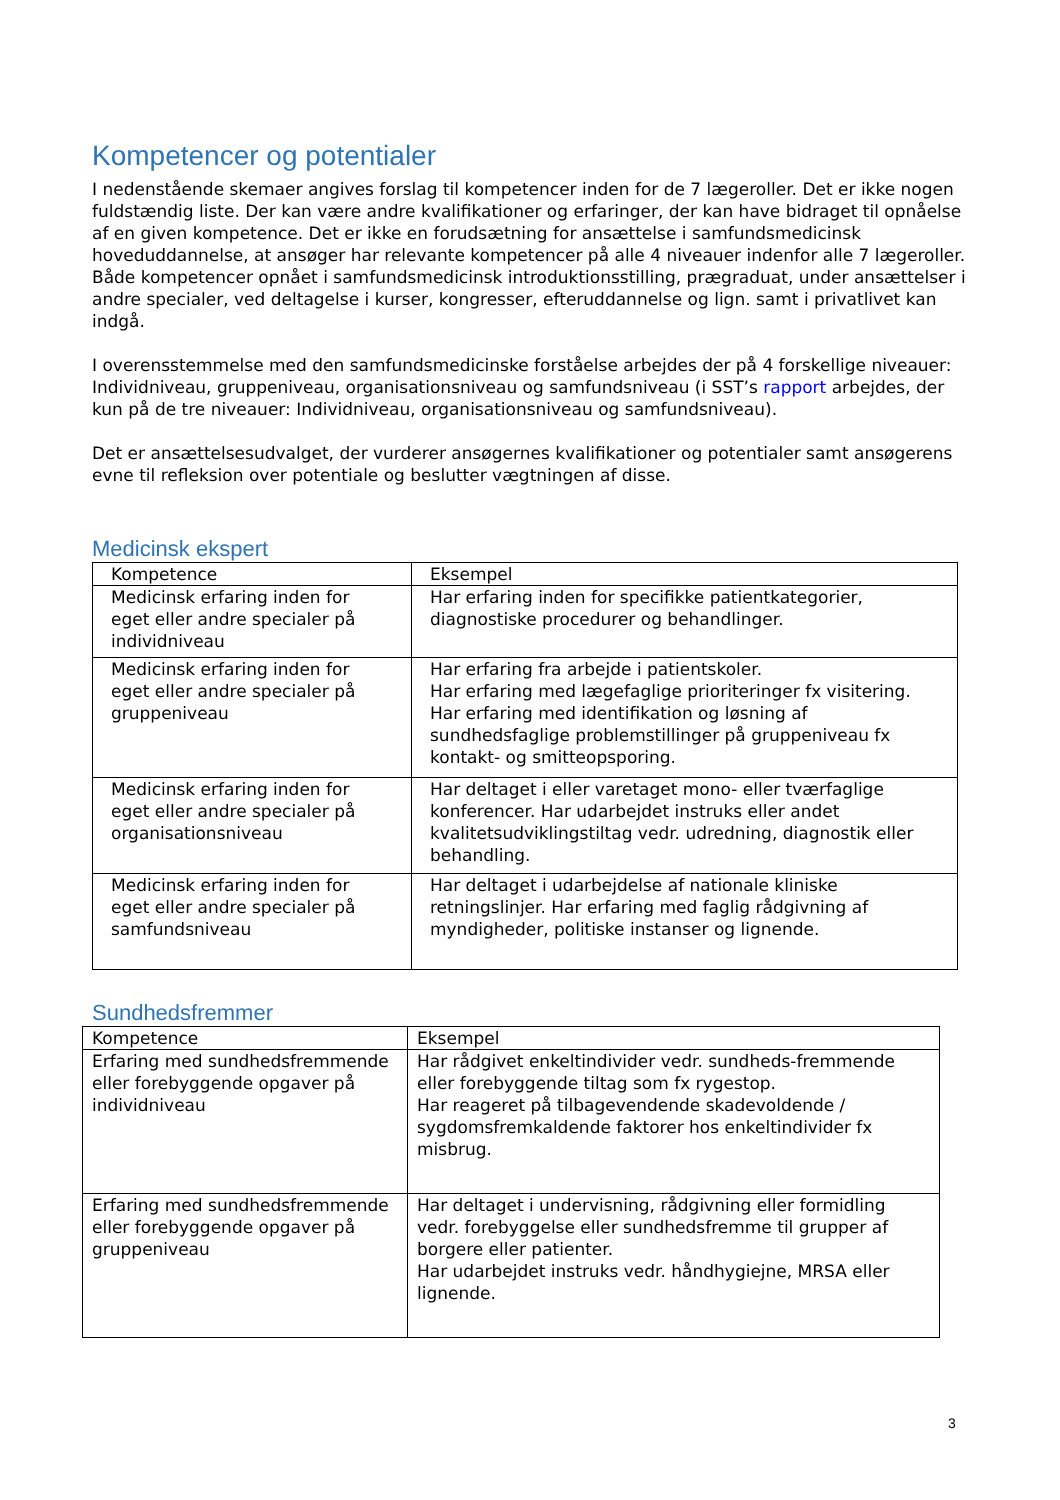Kompetencer og potentialer
I nedenstående skemaer angives forslag til kompetencer inden for de 7 lægeroller. Det er ikke nogen fuldstændig liste. Der kan være andre kvalifikationer og erfaringer, der kan have bidraget til opnåelse af en given kompetence. Det er ikke en forudsætning for ansættelse i samfundsmedicinsk hoveduddannelse, at ansøger har relevante kompetencer på alle 4 niveauer indenfor alle 7 lægeroller. Både kompetencer opnået i samfundsmedicinsk introduktionsstilling, prægraduat, under ansættelser i andre specialer, ved deltagelse i kurser, kongresser, efteruddannelse og lign. samt i privatlivet kan indgå.
I overensstemmelse med den samfundsmedicinske forståelse arbejdes der på 4 forskellige niveauer: Individniveau, gruppeniveau, organisationsniveau og samfundsniveau (i SST’s rapport arbejdes, der kun på de tre niveauer: Individniveau, organisationsniveau og samfundsniveau).
Det er ansættelsesudvalget, der vurderer ansøgernes kvalifikationer og potentialer samt ansøgerens evne til refleksion over potentiale og beslutter vægtningen af disse.
Medicinsk ekspert
| Kompetence | Eksempel |
| --- | --- |
| Medicinsk erfaring inden for eget eller andre specialer på individniveau | Har erfaring inden for specifikke patientkategorier, diagnostiske procedurer og behandlinger. |
| Medicinsk erfaring inden for eget eller andre specialer på gruppeniveau | Har erfaring fra arbejde i patientskoler. Har erfaring med lægefaglige prioriteringer fx visitering. Har erfaring med identifikation og løsning af sundhedsfaglige problemstillinger på gruppeniveau fx kontakt- og smitteopsporing. |
| Medicinsk erfaring inden for eget eller andre specialer på organisationsniveau | Har deltaget i eller varetaget mono- eller tværfaglige konferencer. Har udarbejdet instruks eller andet kvalitetsudviklingstiltag vedr. udredning, diagnostik eller behandling. |
| Medicinsk erfaring inden for eget eller andre specialer på samfundsniveau | Har deltaget i udarbejdelse af nationale kliniske retningslinjer. Har erfaring med faglig rådgivning af myndigheder, politiske instanser og lignende. |
Sundhedsfremmer
| Kompetence | Eksempel |
| --- | --- |
| Erfaring med sundhedsfremmende eller forebyggende opgaver på individniveau | Har rådgivet enkeltindivider vedr. sundheds-fremmende eller forebyggende tiltag som fx rygestop. Har reageret på tilbagevendende skadevoldende / sygdomsfremkaldende faktorer hos enkeltindivider fx misbrug. |
| Erfaring med sundhedsfremmende eller forebyggende opgaver på gruppeniveau | Har deltaget i undervisning, rådgivning eller formidling vedr. forebyggelse eller sundhedsfremme til grupper af borgere eller patienter. Har udarbejdet instruks vedr. håndhygiejne, MRSA eller lignende. |
3